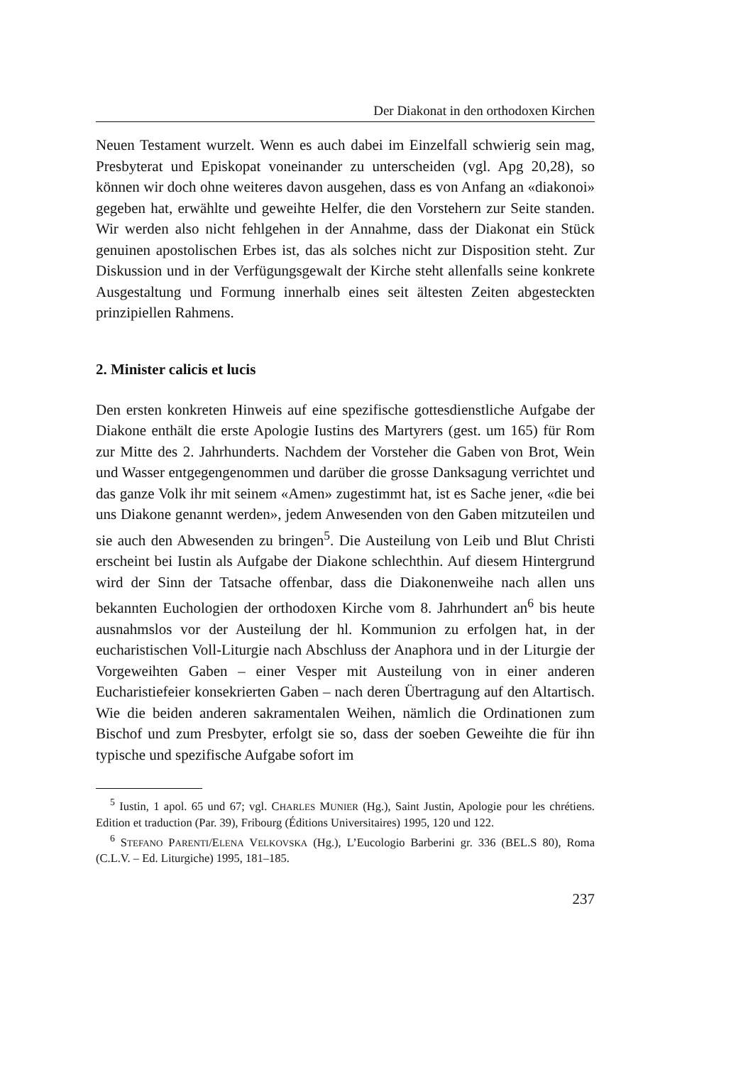Der Diakonat in den orthodoxen Kirchen
Neuen Testament wurzelt. Wenn es auch dabei im Einzelfall schwierig sein mag, Presbyterat und Episkopat voneinander zu unterscheiden (vgl. Apg 20,28), so können wir doch ohne weiteres davon ausgehen, dass es von Anfang an «diakonoi» gegeben hat, erwählte und geweihte Helfer, die den Vorstehern zur Seite standen. Wir werden also nicht fehlgehen in der Annahme, dass der Diakonat ein Stück genuinen apostolischen Erbes ist, das als solches nicht zur Disposition steht. Zur Diskussion und in der Verfügungsgewalt der Kirche steht allenfalls seine konkrete Ausgestaltung und Formung innerhalb eines seit ältesten Zeiten abgesteckten prinzipiellen Rahmens.
2. Minister calicis et lucis
Den ersten konkreten Hinweis auf eine spezifische gottesdienstliche Aufgabe der Diakone enthält die erste Apologie Iustins des Martyrers (gest. um 165) für Rom zur Mitte des 2. Jahrhunderts. Nachdem der Vorsteher die Gaben von Brot, Wein und Wasser entgegengenommen und darüber die grosse Danksagung verrichtet und das ganze Volk ihr mit seinem «Amen» zugestimmt hat, ist es Sache jener, «die bei uns Diakone genannt werden», jedem Anwesenden von den Gaben mitzuteilen und sie auch den Abwesenden zu bringen<sup>5</sup>. Die Austeilung von Leib und Blut Christi erscheint bei Iustin als Aufgabe der Diakone schlechthin. Auf diesem Hintergrund wird der Sinn der Tatsache offenbar, dass die Diakonenweihe nach allen uns bekannten Euchologien der orthodoxen Kirche vom 8. Jahrhundert an<sup>6</sup> bis heute ausnahmslos vor der Austeilung der hl. Kommunion zu erfolgen hat, in der eucharistischen Voll-Liturgie nach Abschluss der Anaphora und in der Liturgie der Vorgeweihten Gaben – einer Vesper mit Austeilung von in einer anderen Eucharistiefeier konsekrierten Gaben – nach deren Übertragung auf den Altartisch. Wie die beiden anderen sakramentalen Weihen, nämlich die Ordinationen zum Bischof und zum Presbyter, erfolgt sie so, dass der soeben Geweihte die für ihn typische und spezifische Aufgabe sofort im
<sup>5</sup> Iustin, 1 apol. 65 und 67; vgl. CHARLES MUNIER (Hg.), Saint Justin, Apologie pour les chrétiens. Edition et traduction (Par. 39), Fribourg (Éditions Universitaires) 1995, 120 und 122.
<sup>6</sup> STEFANO PARENTI/ELENA VELKOVSKA (Hg.), L’Eucologio Barberini gr. 336 (BEL.S 80), Roma (C.L.V. – Ed. Liturgiche) 1995, 181–185.
237